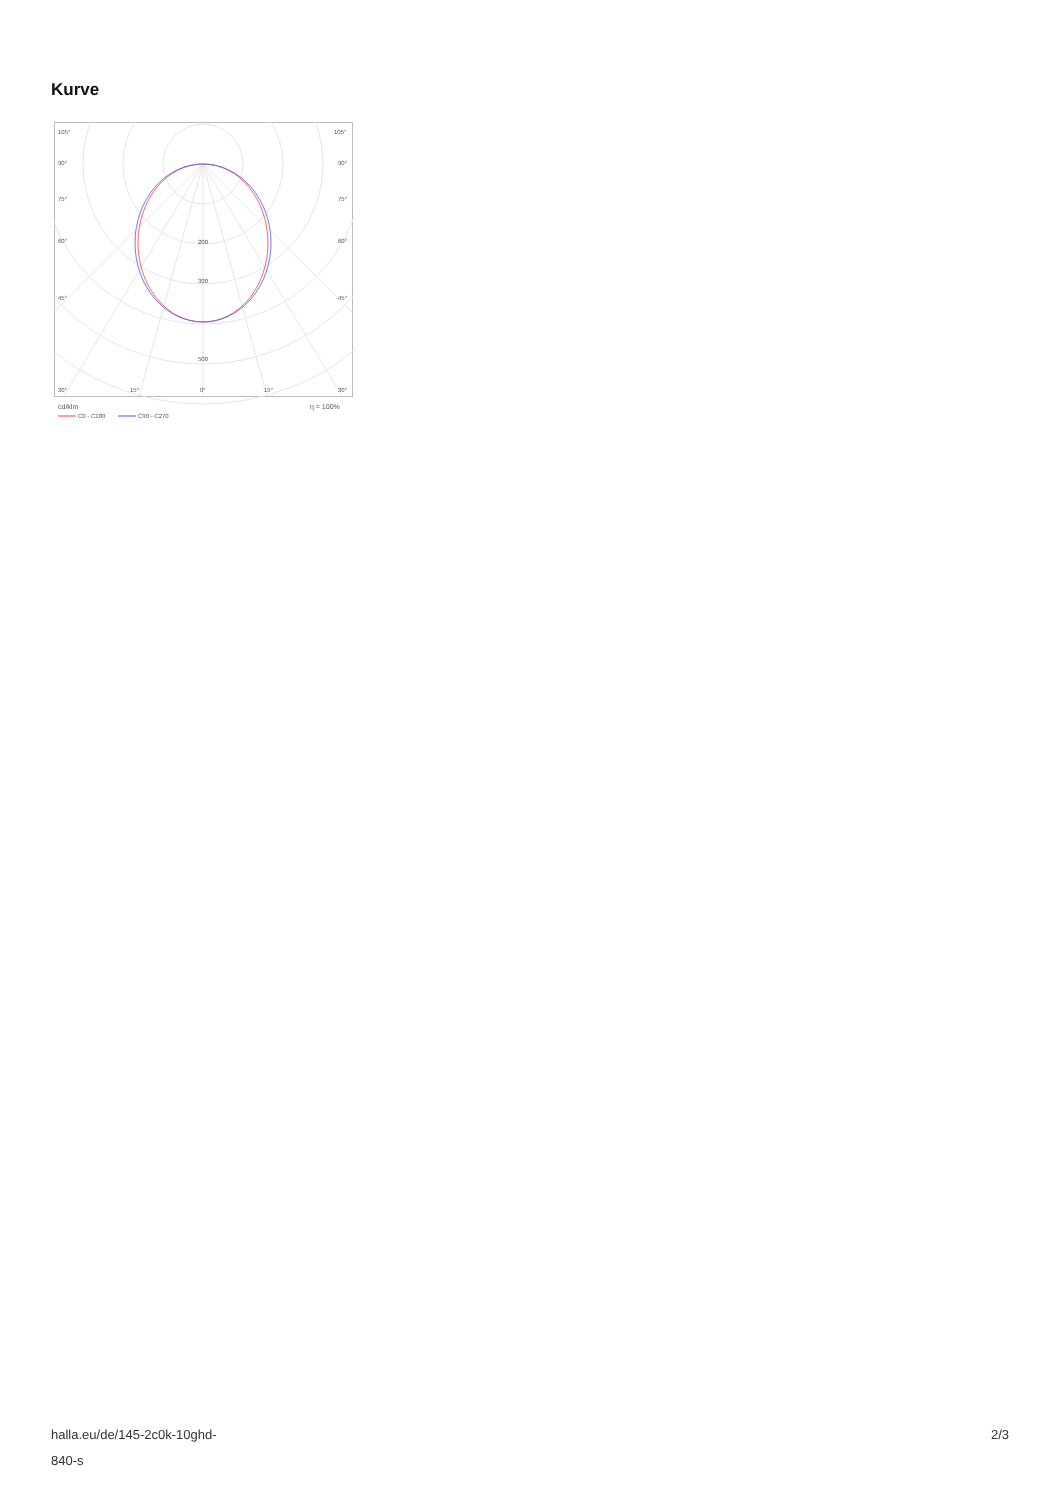Kurve
105°
105°
90°
90°
75°
75°
60°
60°
45°
45°
200
300
500
30°
15°
0°
15°
30°
cd/klm
η = 100%
C0 - C180
C90 - C270
halla.eu/de/145-2c0k-10ghd-
840-s
2/3